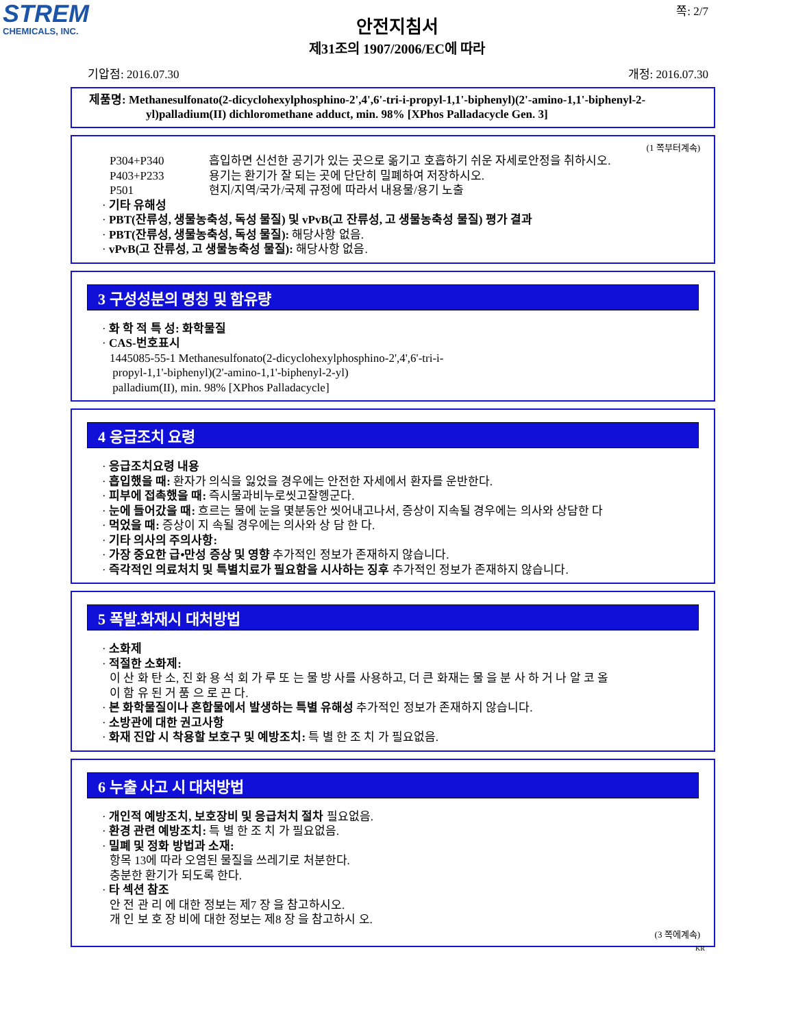STREM
CHEMICALS, INC.
쪽: 2/7
안전지침서
제31조의 1907/2006/EC에 따라
기압점: 2016.07.30 개정: 2016.07.30
제품명: Methanesulfonato(2-dicyclohexylphosphino-2',4',6'-tri-i-propyl-1,1'-biphenyl)(2'-amino-1,1'-biphenyl-2-yl)palladium(II) dichloromethane adduct, min. 98% [XPhos Palladacycle Gen. 3]
(1 쪽부터계속)
P304+P340 흡입하면 신선한 공기가 있는 곳으로 옮기고 호흡하기 쉬운 자세로안정을 취하시오.
P403+P233 용기는 환기가 잘 되는 곳에 단단히 밀폐하여 저장하시오.
P501 현지/지역/국가/국제 규정에 따라서 내용물/용기 노출
· 기타 유해성
· PBT(잔류성, 생물농축성, 독성 물질) 및 vPvB(고 잔류성, 고 생물농축성 물질) 평가 결과
· PBT(잔류성, 생물농축성, 독성 물질): 해당사항 없음.
· vPvB(고 잔류성, 고 생물농축성 물질): 해당사항 없음.
3 구성성분의 명칭 및 함유량
· 화 학 적 특 성: 화학물질
· CAS-번호표시
1445085-55-1 Methanesulfonato(2-dicyclohexylphosphino-2',4',6'-tri-i-
propyl-1,1'-biphenyl)(2'-amino-1,1'-biphenyl-2-yl)
palladium(II), min. 98% [XPhos Palladacycle]
4 응급조치 요령
· 응급조치요령 내용
· 흡입했을 때: 환자가 의식을 잃었을 경우에는 안전한 자세에서 환자를 운반한다.
· 피부에 접촉했을 때: 즉시물과비누로씻고잘헹군다.
· 눈에 들어갔을 때: 흐르는 물에 눈을 몇분동안 씻어내고나서, 증상이 지속될 경우에는 의사와 상담한 다
· 먹었을 때: 증상이 지 속될 경우에는 의사와 상 담 한 다.
· 기타 의사의 주의사항:
· 가장 중요한 급•만성 증상 및 영향 추가적인 정보가 존재하지 않습니다.
· 즉각적인 의료처치 및 특별치료가 필요함을 시사하는 징후 추가적인 정보가 존재하지 않습니다.
5 폭발.화재시 대처방법
· 소화제
· 적절한 소화제:
이 산 화 탄 소, 진 화 용 석 회 가 루 또 는 물 방 사를 사용하고, 더 큰 화재는 물 을 분 사 하 거 나 알 코 올
이 함 유 된 거 품 으 로 끈 다.
· 본 화학물질이나 혼합물에서 발생하는 특별 유해성 추가적인 정보가 존재하지 않습니다.
· 소방관에 대한 권고사항
· 화재 진압 시 착용할 보호구 및 예방조치: 특 별 한 조 치 가 필요없음.
6 누출 사고 시 대처방법
· 개인적 예방조치, 보호장비 및 응급처치 절차 필요없음.
· 환경 관련 예방조치: 특 별 한 조 치 가 필요없음.
· 밀폐 및 정화 방법과 소재:
항목 13에 따라 오염된 물질을 쓰레기로 처분한다.
충분한 환기가 되도록 한다.
· 타 섹션 참조
안 전 관 리 에 대한 정보는 제7 장 을 참고하시오.
개 인 보 호 장 비에 대한 정보는 제8 장 을 참고하시 오.
(3 쪽에계속)
KR